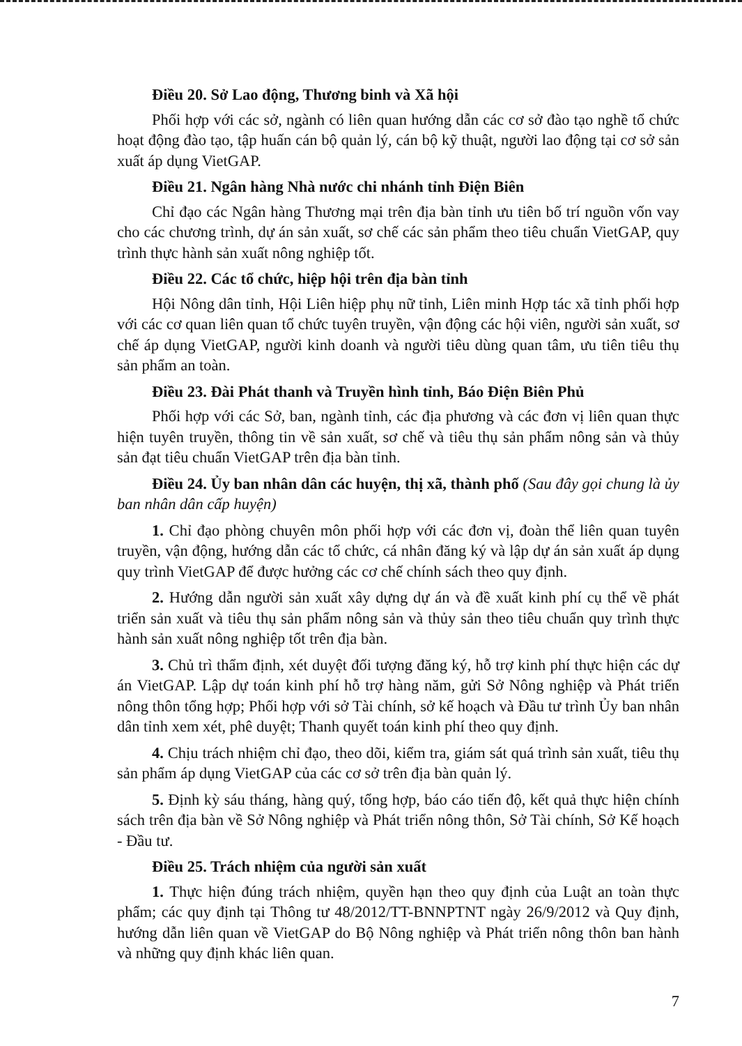Điều 20. Sở Lao động, Thương binh và Xã hội
Phối hợp với các sở, ngành có liên quan hướng dẫn các cơ sở đào tạo nghề tổ chức hoạt động đào tạo, tập huấn cán bộ quản lý, cán bộ kỹ thuật, người lao động tại cơ sở sản xuất áp dụng VietGAP.
Điều 21. Ngân hàng Nhà nước chi nhánh tỉnh Điện Biên
Chỉ đạo các Ngân hàng Thương mại trên địa bàn tỉnh ưu tiên bố trí nguồn vốn vay cho các chương trình, dự án sản xuất, sơ chế các sản phẩm theo tiêu chuẩn VietGAP, quy trình thực hành sản xuất nông nghiệp tốt.
Điều 22. Các tổ chức, hiệp hội trên địa bàn tỉnh
Hội Nông dân tỉnh, Hội Liên hiệp phụ nữ tỉnh, Liên minh Hợp tác xã tỉnh phối hợp với các cơ quan liên quan tổ chức tuyên truyền, vận động các hội viên, người sản xuất, sơ chế áp dụng VietGAP, người kinh doanh và người tiêu dùng quan tâm, ưu tiên tiêu thụ sản phẩm an toàn.
Điều 23. Đài Phát thanh và Truyền hình tỉnh, Báo Điện Biên Phủ
Phối hợp với các Sở, ban, ngành tỉnh, các địa phương và các đơn vị liên quan thực hiện tuyên truyền, thông tin về sản xuất, sơ chế và tiêu thụ sản phẩm nông sản và thủy sản đạt tiêu chuẩn VietGAP trên địa bàn tỉnh.
Điều 24. Ủy ban nhân dân các huyện, thị xã, thành phố (Sau đây gọi chung là ủy ban nhân dân cấp huyện)
1. Chỉ đạo phòng chuyên môn phối hợp với các đơn vị, đoàn thể liên quan tuyên truyền, vận động, hướng dẫn các tổ chức, cá nhân đăng ký và lập dự án sản xuất áp dụng quy trình VietGAP để được hưởng các cơ chế chính sách theo quy định.
2. Hướng dẫn người sản xuất xây dựng dự án và đề xuất kinh phí cụ thể về phát triển sản xuất và tiêu thụ sản phẩm nông sản và thủy sản theo tiêu chuẩn quy trình thực hành sản xuất nông nghiệp tốt trên địa bàn.
3. Chủ trì thẩm định, xét duyệt đối tượng đăng ký, hỗ trợ kinh phí thực hiện các dự án VietGAP. Lập dự toán kinh phí hỗ trợ hàng năm, gửi Sở Nông nghiệp và Phát triển nông thôn tổng hợp; Phối hợp với sở Tài chính, sở kế hoạch và Đầu tư trình Ủy ban nhân dân tỉnh xem xét, phê duyệt; Thanh quyết toán kinh phí theo quy định.
4. Chịu trách nhiệm chỉ đạo, theo dõi, kiểm tra, giám sát quá trình sản xuất, tiêu thụ sản phẩm áp dụng VietGAP của các cơ sở trên địa bàn quản lý.
5. Định kỳ sáu tháng, hàng quý, tổng hợp, báo cáo tiến độ, kết quả thực hiện chính sách trên địa bàn về Sở Nông nghiệp và Phát triển nông thôn, Sở Tài chính, Sở Kế hoạch - Đầu tư.
Điều 25. Trách nhiệm của người sản xuất
1. Thực hiện đúng trách nhiệm, quyền hạn theo quy định của Luật an toàn thực phẩm; các quy định tại Thông tư 48/2012/TT-BNNPTNT ngày 26/9/2012 và Quy định, hướng dẫn liên quan về VietGAP do Bộ Nông nghiệp và Phát triển nông thôn ban hành và những quy định khác liên quan.
7